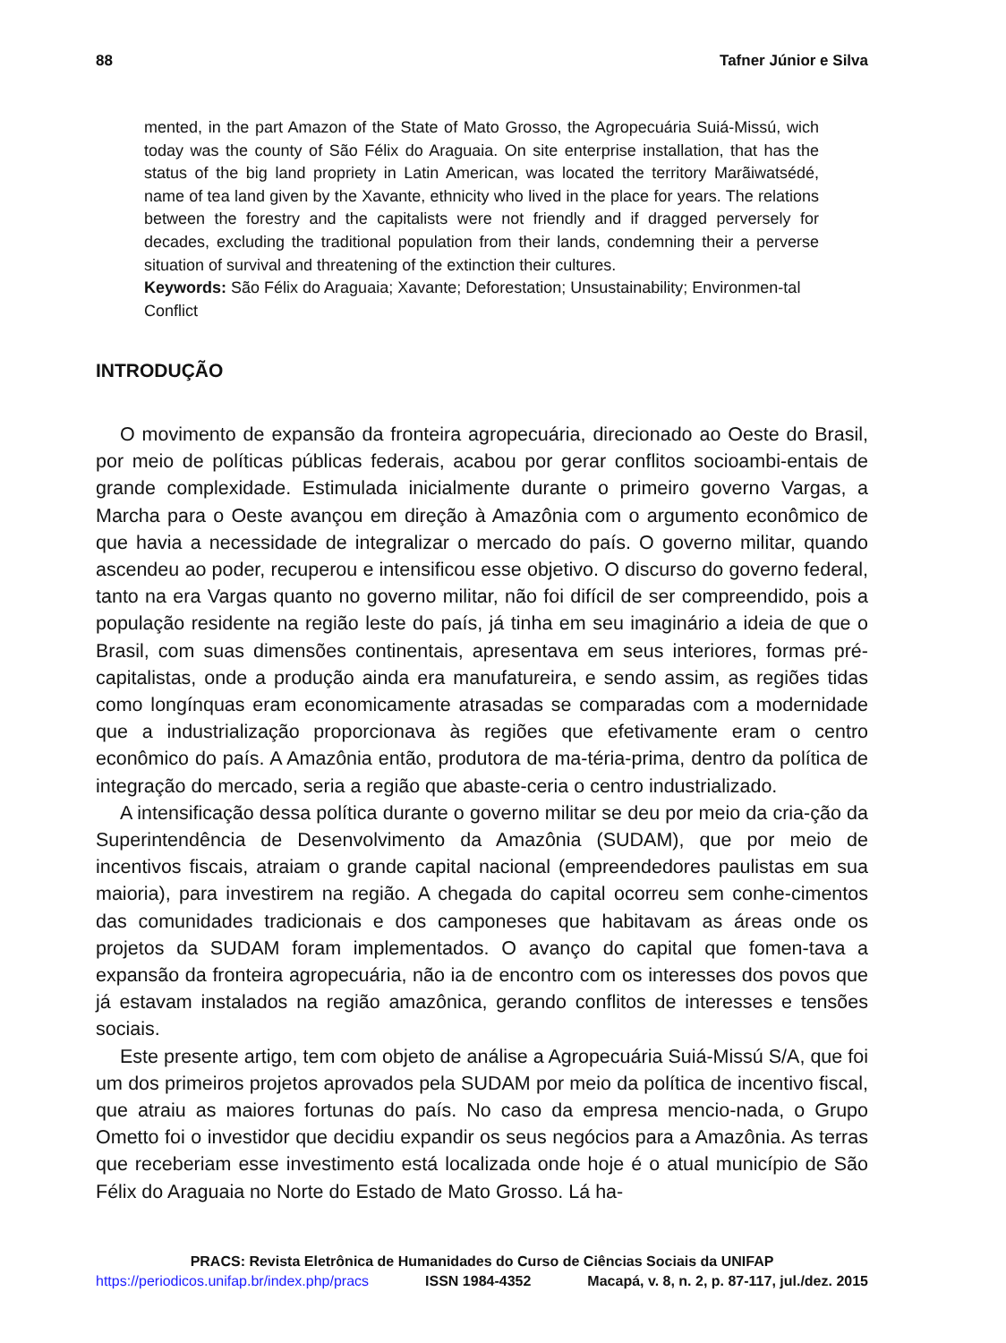88 Tafner Júnior e Silva
mented, in the part Amazon of the State of Mato Grosso, the Agropecuária Suiá-Missú, wich today was the county of São Félix do Araguaia. On site enterprise installation, that has the status of the big land propriety in Latin American, was located the territory Marãiwatsédé, name of tea land given by the Xavante, ethnicity who lived in the place for years. The relations between the forestry and the capitalists were not friendly and if dragged perversely for decades, excluding the traditional population from their lands, condemning their a perverse situation of survival and threatening of the extinction their cultures.
Keywords: São Félix do Araguaia; Xavante; Deforestation; Unsustainability; Environmen-tal Conflict
INTRODUÇÃO
O movimento de expansão da fronteira agropecuária, direcionado ao Oeste do Brasil, por meio de políticas públicas federais, acabou por gerar conflitos socioambi-entais de grande complexidade. Estimulada inicialmente durante o primeiro governo Vargas, a Marcha para o Oeste avançou em direção à Amazônia com o argumento econômico de que havia a necessidade de integralizar o mercado do país. O governo militar, quando ascendeu ao poder, recuperou e intensificou esse objetivo. O discurso do governo federal, tanto na era Vargas quanto no governo militar, não foi difícil de ser compreendido, pois a população residente na região leste do país, já tinha em seu imaginário a ideia de que o Brasil, com suas dimensões continentais, apresentava em seus interiores, formas pré-capitalistas, onde a produção ainda era manufatureira, e sendo assim, as regiões tidas como longínquas eram economicamente atrasadas se comparadas com a modernidade que a industrialização proporcionava às regiões que efetivamente eram o centro econômico do país. A Amazônia então, produtora de ma-téria-prima, dentro da política de integração do mercado, seria a região que abaste-ceria o centro industrializado.
A intensificação dessa política durante o governo militar se deu por meio da cria-ção da Superintendência de Desenvolvimento da Amazônia (SUDAM), que por meio de incentivos fiscais, atraiam o grande capital nacional (empreendedores paulistas em sua maioria), para investirem na região. A chegada do capital ocorreu sem conhe-cimentos das comunidades tradicionais e dos camponeses que habitavam as áreas onde os projetos da SUDAM foram implementados. O avanço do capital que fomen-tava a expansão da fronteira agropecuária, não ia de encontro com os interesses dos povos que já estavam instalados na região amazônica, gerando conflitos de interesses e tensões sociais.
Este presente artigo, tem com objeto de análise a Agropecuária Suiá-Missú S/A, que foi um dos primeiros projetos aprovados pela SUDAM por meio da política de incentivo fiscal, que atraiu as maiores fortunas do país. No caso da empresa mencio-nada, o Grupo Ometto foi o investidor que decidiu expandir os seus negócios para a Amazônia. As terras que receberiam esse investimento está localizada onde hoje é o atual município de São Félix do Araguaia no Norte do Estado de Mato Grosso. Lá ha-
PRACS: Revista Eletrônica de Humanidades do Curso de Ciências Sociais da UNIFAP
https://periodicos.unifap.br/index.php/pracs ISSN 1984-4352 Macapá, v. 8, n. 2, p. 87-117, jul./dez. 2015